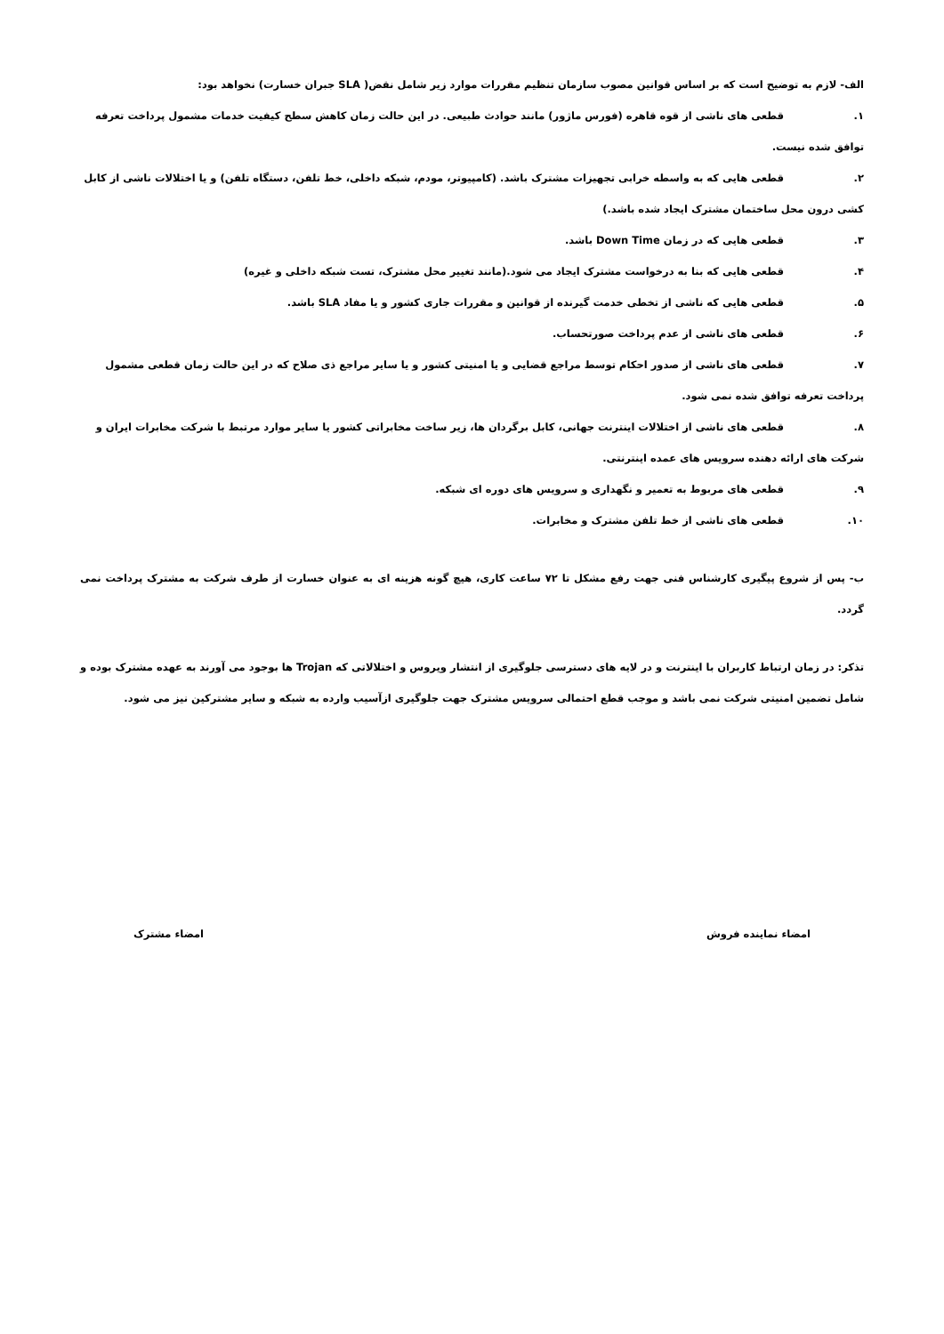الف- لازم به توضیح است که بر اساس قوانین مصوب سازمان تنظیم مقررات موارد زیر شامل نقض( SLA جبران خسارت) نخواهد بود:
۱. قطعی های ناشی از قوه قاهره (فورس ماژور) مانند حوادث طبیعی. در این حالت زمان کاهش سطح کیفیت خدمات مشمول پرداخت تعرفه
توافق شده نیست.
۲. قطعی هایی که به واسطه خرابی تجهیزات مشترک باشد. (کامپیوتر، مودم، شبکه داخلی، خط تلفن، دستگاه تلفن) و یا اختلالات ناشی از کابل
کشی درون محل ساختمان مشترک ایجاد شده باشد.)
۳. قطعی هایی که در زمان Down Time باشد.
۴. قطعی هایی که بنا به درخواست مشترک ایجاد می شود.(مانند تغییر محل مشترک، تست شبکه داخلی و غیره)
۵. قطعی هایی که ناشی از تخطی خدمت گیرنده از قوانین و مقررات جاری کشور و یا مفاد SLA باشد.
۶. قطعی های ناشی از عدم پرداخت صورتحساب.
۷. قطعی های ناشی از صدور احکام توسط مراجع قضایی و یا امنیتی کشور و یا سایر مراجع ذی صلاح که در این حالت زمان قطعی مشمول
پرداخت تعرفه توافق شده نمی شود.
۸. قطعی های ناشی از اختلالات اینترنت جهانی، کابل برگردان ها، زیر ساخت مخابراتی کشور یا سایر موارد مرتبط با شرکت مخابرات ایران و
شرکت های ارائه دهنده سرویس های عمده اینترنتی.
۹. قطعی های مربوط به تعمیر و نگهداری و سرویس های دوره ای شبکه.
۱۰. قطعی های ناشی از خط تلفن مشترک و مخابرات.
ب- پس از شروع پیگیری کارشناس فنی جهت رفع مشکل تا ۷۲ ساعت کاری، هیچ گونه هزینه ای به عنوان خسارت از طرف شرکت به مشترک پرداخت نمی گردد.
تذکر: در زمان ارتباط کاربران با اینترنت و در لایه های دسترسی جلوگیری از انتشار ویروس و اختلالاتی که Trojan ها بوجود می آورند به عهده مشترک بوده و شامل تضمین امنیتی شرکت نمی باشد و موجب قطع احتمالی سرویس مشترک جهت جلوگیری ازآسیب وارده به شبکه و سایر مشترکین نیز می شود.
امضاء نماینده فروش امضاء مشترک